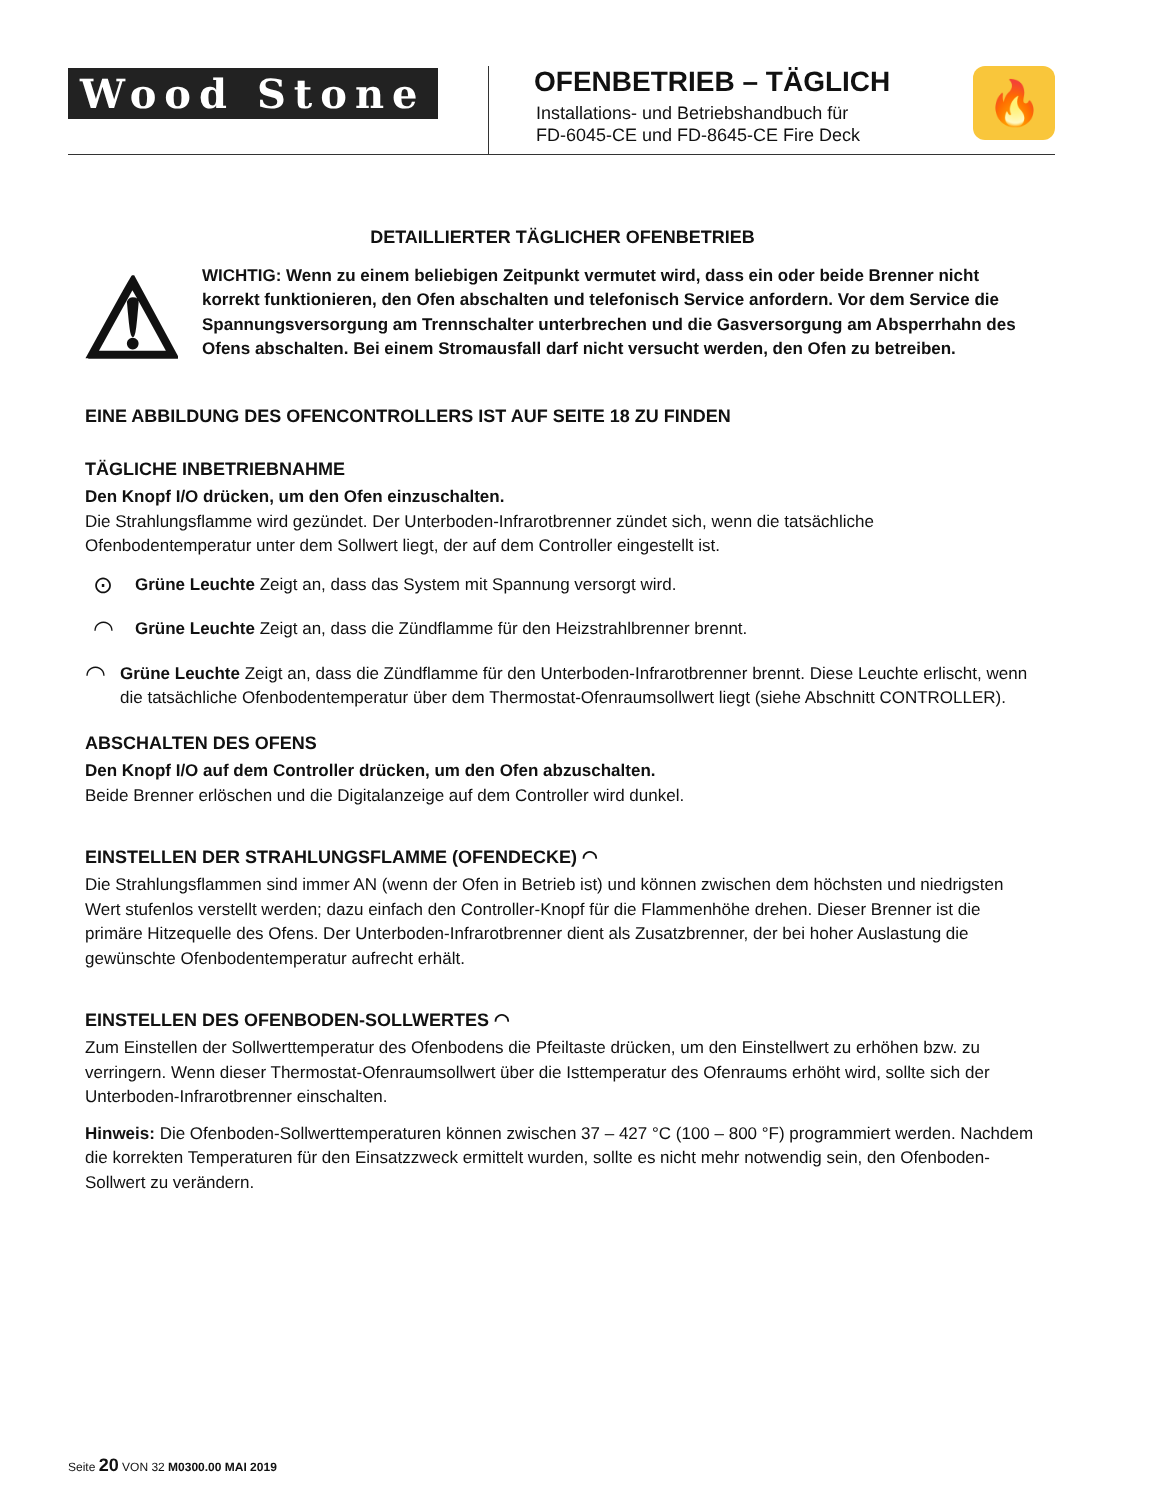Wood Stone
OFENBETRIEB – TÄGLICH
Installations- und Betriebshandbuch für
FD-6045-CE und FD-8645-CE Fire Deck
🔥
DETAILLIERTER TÄGLICHER OFENBETRIEB
⚠
WICHTIG: Wenn zu einem beliebigen Zeitpunkt vermutet wird, dass ein oder beide Brenner nicht korrekt funktionieren, den Ofen abschalten und telefonisch Service anfordern. Vor dem Service die Spannungsversorgung am Trennschalter unterbrechen und die Gasversorgung am Absperrhahn des Ofens abschalten. Bei einem Stromausfall darf nicht versucht werden, den Ofen zu betreiben.
EINE ABBILDUNG DES OFENCONTROLLERS IST AUF SEITE 18 ZU FINDEN
TÄGLICHE INBETRIEBNAHME
Den Knopf I/O drücken, um den Ofen einzuschalten.
Die Strahlungsflamme wird gezündet. Der Unterboden-Infrarotbrenner zündet sich, wenn die tatsächliche Ofenbodentemperatur unter dem Sollwert liegt, der auf dem Controller eingestellt ist.
⊙
Grüne Leuchte Zeigt an, dass das System mit Spannung versorgt wird.
◠
Grüne Leuchte Zeigt an, dass die Zündflamme für den Heizstrahlbrenner brennt.
◠
Grüne Leuchte Zeigt an, dass die Zündflamme für den Unterboden-Infrarotbrenner brennt. Diese Leuchte erlischt, wenn die tatsächliche Ofenbodentemperatur über dem Thermostat-Ofenraumsollwert liegt (siehe Abschnitt CONTROLLER).
ABSCHALTEN DES OFENS
Den Knopf I/O auf dem Controller drücken, um den Ofen abzuschalten.
Beide Brenner erlöschen und die Digitalanzeige auf dem Controller wird dunkel.
EINSTELLEN DER STRAHLUNGSFLAMME (OFENDECKE) ◠
Die Strahlungsflammen sind immer AN (wenn der Ofen in Betrieb ist) und können zwischen dem höchsten und niedrigsten Wert stufenlos verstellt werden; dazu einfach den Controller-Knopf für die Flammenhöhe drehen. Dieser Brenner ist die primäre Hitzequelle des Ofens. Der Unterboden-Infrarotbrenner dient als Zusatzbrenner, der bei hoher Auslastung die gewünschte Ofenbodentemperatur aufrecht erhält.
EINSTELLEN DES OFENBODEN-SOLLWERTES ◠
Zum Einstellen der Sollwerttemperatur des Ofenbodens die Pfeiltaste drücken, um den Einstellwert zu erhöhen bzw. zu verringern. Wenn dieser Thermostat-Ofenraumsollwert über die Isttemperatur des Ofenraums erhöht wird, sollte sich der Unterboden-Infrarotbrenner einschalten.
Hinweis: Die Ofenboden-Sollwerttemperaturen können zwischen 37 – 427 °C (100 – 800 °F) programmiert werden. Nachdem die korrekten Temperaturen für den Einsatzzweck ermittelt wurden, sollte es nicht mehr notwendig sein, den Ofenboden-Sollwert zu verändern.
Seite 20 VON 32 M0300.00 MAI 2019